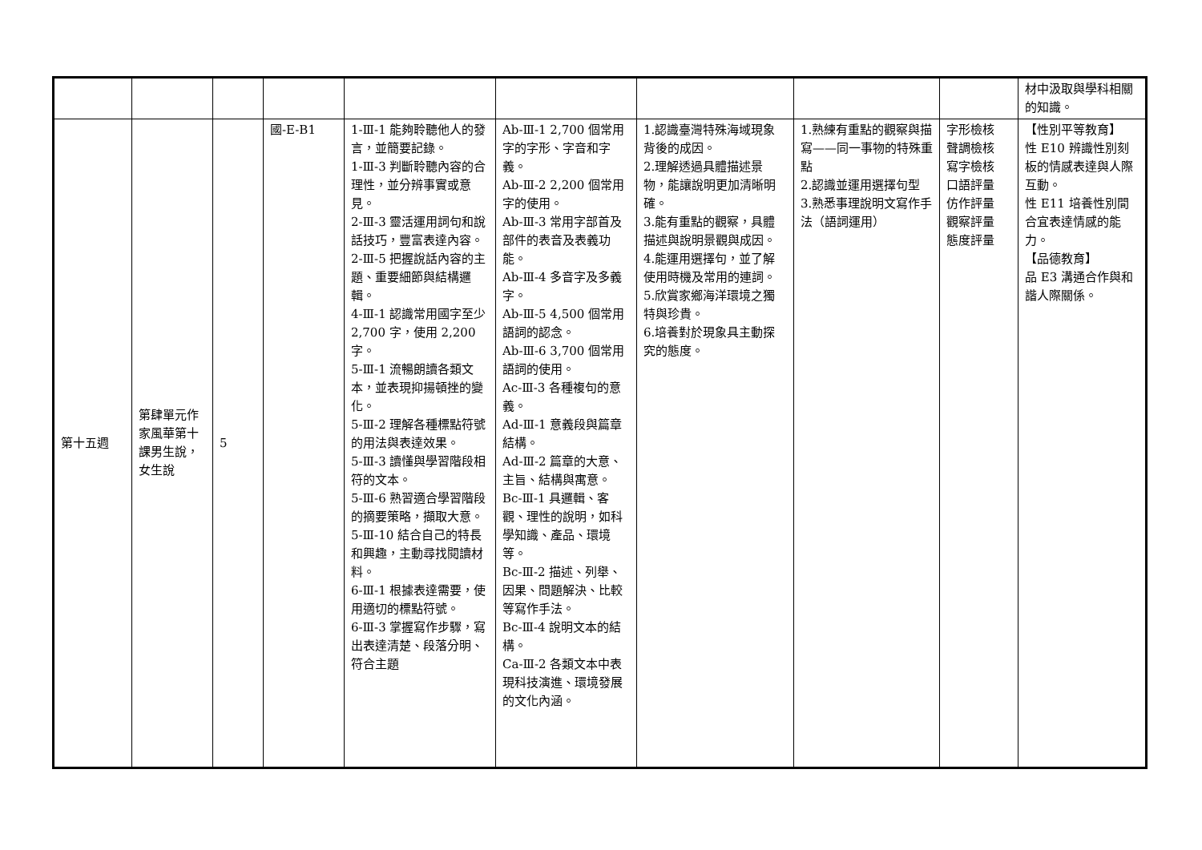| | | | | | | | | | 材中汲取與學科相關的知識。 |
| 第十五週 | 第肆單元作家風華第十課男生說，女生說 | 5 | 國-E-B1 | 1-Ⅲ-1 能夠聆聽他人的發言，並簡要記錄。 1-Ⅲ-3 判斷聆聽內容的合理性，並分辨事實或意見。 2-Ⅲ-3 靈活運用詞句和說話技巧，豐富表達內容。 2-Ⅲ-5 把握說話內容的主題、重要細節與結構邏輯。 4-Ⅲ-1 認識常用國字至少 2,700 字，使用 2,200 字。 5-Ⅲ-1 流暢朗讀各類文本，並表現抑揚頓挫的變化。 5-Ⅲ-2 理解各種標點符號的用法與表達效果。 5-Ⅲ-3 讀懂與學習階段相符的文本。 5-Ⅲ-6 熟習適合學習階段的摘要策略，擷取大意。 5-Ⅲ-10 結合自己的特長和興趣，主動尋找閱讀材料。 6-Ⅲ-1 根據表達需要，使用適切的標點符號。 6-Ⅲ-3 掌握寫作步驟，寫出表達清楚、段落分明、符合主題 | Ab-Ⅲ-1 2,700 個常用字的字形、字音和字義。 Ab-Ⅲ-2 2,200 個常用字的使用。 Ab-Ⅲ-3 常用字部首及部件的表音及表義功能。 Ab-Ⅲ-4 多音字及多義字。 Ab-Ⅲ-5 4,500 個常用語詞的認念。 Ab-Ⅲ-6 3,700 個常用語詞的使用。 Ac-Ⅲ-3 各種複句的意義。 Ad-Ⅲ-1 意義段與篇章結構。 Ad-Ⅲ-2 篇章的大意、主旨、結構與寓意。 Bc-Ⅲ-1 具邏輯、客觀、理性的說明，如科學知識、產品、環境等。 Bc-Ⅲ-2 描述、列舉、因果、問題解決、比較等寫作手法。 Bc-Ⅲ-4 說明文本的結構。 Ca-Ⅲ-2 各類文本中表現科技演進、環境發展的文化內涵。 | 1.認識臺灣特殊海域現象背後的成因。 2.理解透過具體描述景物，能讓說明更加清晰明確。 3.能有重點的觀察，具體描述與說明景觀與成因。 4.能運用選擇句，並了解使用時機及常用的連詞。 5.欣賞家鄉海洋環境之獨特與珍貴。 6.培養對於現象具主動探究的態度。 | 1.熟練有重點的觀察與描寫——同一事物的特殊重點 2.認識並運用選擇句型 3.熟悉事理說明文寫作手法（語詞運用） | 字形檢核 聲調檢核 寫字檢核 口語評量 仿作評量 觀察評量 態度評量 | 【性別平等教育】 性 E10 辨識性別刻板的情感表達與人際互動。 性 E11 培養性別間合宜表達情感的能力。 【品德教育】 品 E3 溝通合作與和諧人際關係。 |